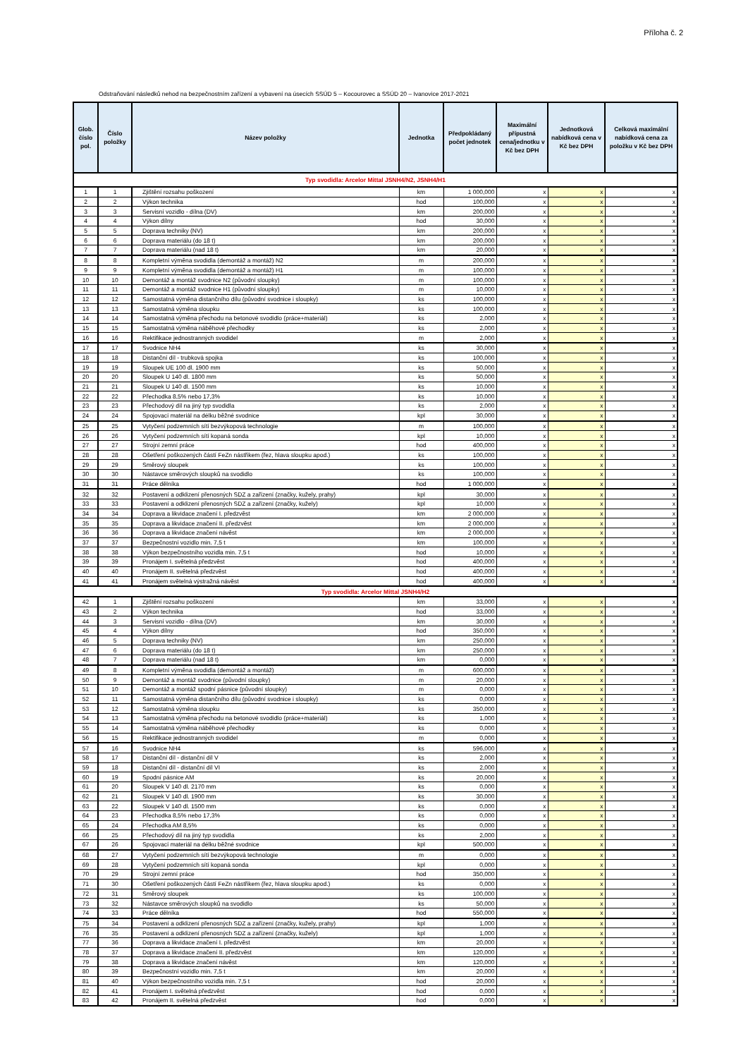Příloha č. 2
Odstraňování následků nehod na bezpečnostním zařízení a vybavení na úsecích SSÚD 5 – Kocourovec a SSÚD 20 – Ivanovice 2017-2021
| Glob. číslo pol. | Číslo položky | Název položky | Jednotka | Předpokládaný počet jednotek | Maximální přípustná cena/jednotku v Kč bez DPH | Jednotková nabídková cena v Kč bez DPH | Celková maximální nabídková cena za položku v Kč bez DPH |
| --- | --- | --- | --- | --- | --- | --- | --- |
| Typ svodidla: Arcelor Mittal JSNH4/N2, JSNH4/H1 | | | | | | | |
| 1 | 1 | Zjištění rozsahu poškození | km | 1 000,000 | x | x | x |
| 2 | 2 | Výkon technika | hod | 100,000 | x | x | x |
| 3 | 3 | Servisní vozidlo - dílna (DV) | km | 200,000 | x | x | x |
| 4 | 4 | Výkon dílny | hod | 30,000 | x | x | x |
| 5 | 5 | Doprava techniky (NV) | km | 200,000 | x | x | x |
| 6 | 6 | Doprava materiálu (do 18 t) | km | 200,000 | x | x | x |
| 7 | 7 | Doprava materiálu (nad 18 t) | km | 20,000 | x | x | x |
| 8 | 8 | Kompletní výměna svodidla (demontáž a montáž) N2 | m | 200,000 | x | x | x |
| 9 | 9 | Kompletní výměna svodidla (demontáž a montáž) H1 | m | 100,000 | x | x | x |
| 10 | 10 | Demontáž a montáž svodnice N2 (původní sloupky) | m | 100,000 | x | x | x |
| 11 | 11 | Demontáž a montáž svodnice H1 (původní sloupky) | m | 10,000 | x | x | x |
| 12 | 12 | Samostatná výměna distančního dílu (původní svodnice i sloupky) | ks | 100,000 | x | x | x |
| 13 | 13 | Samostatná výměna sloupku | ks | 100,000 | x | x | x |
| 14 | 14 | Samostatná výměna přechodu na betonové svodidlo (práce+materiál) | ks | 2,000 | x | x | x |
| 15 | 15 | Samostatná výměna náběhové přechodky | ks | 2,000 | x | x | x |
| 16 | 16 | Rektifikace jednostranných svodidel | m | 2,000 | x | x | x |
| 17 | 17 | Svodnice NH4 | ks | 30,000 | x | x | x |
| 18 | 18 | Distanční díl - trubková spojka | ks | 100,000 | x | x | x |
| 19 | 19 | Sloupek UE 100 dl. 1900 mm | ks | 50,000 | x | x | x |
| 20 | 20 | Sloupek U 140 dl. 1800 mm | ks | 50,000 | x | x | x |
| 21 | 21 | Sloupek U 140 dl. 1500 mm | ks | 10,000 | x | x | x |
| 22 | 22 | Přechodka 8,5% nebo 17,3% | ks | 10,000 | x | x | x |
| 23 | 23 | Přechodový díl na jiný typ svodidla | ks | 2,000 | x | x | x |
| 24 | 24 | Spojovací materiál na délku běžné svodnice | kpl | 30,000 | x | x | x |
| 25 | 25 | Vytyčení podzemních sítí bezvýkopová technologie | m | 100,000 | x | x | x |
| 26 | 26 | Vytyčení podzemních sítí kopaná sonda | kpl | 10,000 | x | x | x |
| 27 | 27 | Strojní zemní práce | hod | 400,000 | x | x | x |
| 28 | 28 | Ošetření poškozených částí FeZn nástřikem (řez, hlava sloupku apod.) | ks | 100,000 | x | x | x |
| 29 | 29 | Směrový sloupek | ks | 100,000 | x | x | x |
| 30 | 30 | Nástavce směrových sloupků na svodidlo | ks | 100,000 | x | x | x |
| 31 | 31 | Práce dělníka | hod | 1 000,000 | x | x | x |
| 32 | 32 | Postavení a odklizení přenosných SDZ a zařízení (značky, kužely, prahy) | kpl | 30,000 | x | x | x |
| 33 | 33 | Postavení a odklizení přenosných SDZ a zařízení (značky, kužely) | kpl | 10,000 | x | x | x |
| 34 | 34 | Doprava a likvidace značení I. předzvěst | km | 2 000,000 | x | x | x |
| 35 | 35 | Doprava a likvidace značení II. předzvěst | km | 2 000,000 | x | x | x |
| 36 | 36 | Doprava a likvidace značení návěst | km | 2 000,000 | x | x | x |
| 37 | 37 | Bezpečnostní vozidlo min. 7,5 t | km | 100,000 | x | x | x |
| 38 | 38 | Výkon bezpečnostního vozidla min. 7,5 t | hod | 10,000 | x | x | x |
| 39 | 39 | Pronájem I. světelná předzvěst | hod | 400,000 | x | x | x |
| 40 | 40 | Pronájem II. světelná předzvěst | hod | 400,000 | x | x | x |
| 41 | 41 | Pronájem světelná výstražná návěst | hod | 400,000 | x | x | x |
| Typ svodidla: Arcelor Mittal JSNH4/H2 | | | | | | | |
| 42 | 1 | Zjištění rozsahu poškození | km | 33,000 | x | x | x |
| 43 | 2 | Výkon technika | hod | 33,000 | x | x | x |
| 44 | 3 | Servisní vozidlo - dílna (DV) | km | 30,000 | x | x | x |
| 45 | 4 | Výkon dílny | hod | 350,000 | x | x | x |
| 46 | 5 | Doprava techniky (NV) | km | 250,000 | x | x | x |
| 47 | 6 | Doprava materiálu (do 18 t) | km | 250,000 | x | x | x |
| 48 | 7 | Doprava materiálu (nad 18 t) | km | 0,000 | x | x | x |
| 49 | 8 | Kompletní výměna svodidla (demontáž a montáž) | m | 600,000 | x | x | x |
| 50 | 9 | Demontáž a montáž svodnice (původní sloupky) | m | 20,000 | x | x | x |
| 51 | 10 | Demontáž a montáž spodní pásnice (původní sloupky) | m | 0,000 | x | x | x |
| 52 | 11 | Samostatná výměna distančního dílu (původní svodnice i sloupky) | ks | 0,000 | x | x | x |
| 53 | 12 | Samostatná výměna sloupku | ks | 350,000 | x | x | x |
| 54 | 13 | Samostatná výměna přechodu na betonové svodidlo (práce+materiál) | ks | 1,000 | x | x | x |
| 55 | 14 | Samostatná výměna náběhové přechodky | ks | 0,000 | x | x | x |
| 56 | 15 | Rektifikace jednostranných svodidel | m | 0,000 | x | x | x |
| 57 | 16 | Svodnice NH4 | ks | 596,000 | x | x | x |
| 58 | 17 | Distanční díl - distanční díl V | ks | 2,000 | x | x | x |
| 59 | 18 | Distanční díl - distanční díl VI | ks | 2,000 | x | x | x |
| 60 | 19 | Spodní pásnice AM | ks | 20,000 | x | x | x |
| 61 | 20 | Sloupek V 140 dl. 2170 mm | ks | 0,000 | x | x | x |
| 62 | 21 | Sloupek V 140 dl. 1900 mm | ks | 30,000 | x | x | x |
| 63 | 22 | Sloupek V 140 dl. 1500 mm | ks | 0,000 | x | x | x |
| 64 | 23 | Přechodka 8,5% nebo 17,3% | ks | 0,000 | x | x | x |
| 65 | 24 | Přechodka AM 8,5% | ks | 0,000 | x | x | x |
| 66 | 25 | Přechodový díl na jiný typ svodidla | ks | 2,000 | x | x | x |
| 67 | 26 | Spojovací materiál na délku běžné svodnice | kpl | 500,000 | x | x | x |
| 68 | 27 | Vytyčení podzemních sítí bezvýkopová technologie | m | 0,000 | x | x | x |
| 69 | 28 | Vytyčení podzemních sítí kopaná sonda | kpl | 0,000 | x | x | x |
| 70 | 29 | Strojní zemní práce | hod | 350,000 | x | x | x |
| 71 | 30 | Ošetření poškozených částí FeZn nástřikem (řez, hlava sloupku apod.) | ks | 0,000 | x | x | x |
| 72 | 31 | Směrový sloupek | ks | 100,000 | x | x | x |
| 73 | 32 | Nástavce směrových sloupků na svodidlo | ks | 50,000 | x | x | x |
| 74 | 33 | Práce dělníka | hod | 550,000 | x | x | x |
| 75 | 34 | Postavení a odklizení přenosných SDZ a zařízení (značky, kužely, prahy) | kpl | 1,000 | x | x | x |
| 76 | 35 | Postavení a odklizení přenosných SDZ a zařízení (značky, kužely) | kpl | 1,000 | x | x | x |
| 77 | 36 | Doprava a likvidace značení I. předzvěst | km | 20,000 | x | x | x |
| 78 | 37 | Doprava a likvidace značení II. předzvěst | km | 120,000 | x | x | x |
| 79 | 38 | Doprava a likvidace značení návěst | km | 120,000 | x | x | x |
| 80 | 39 | Bezpečnostní vozidlo min. 7,5 t | km | 20,000 | x | x | x |
| 81 | 40 | Výkon bezpečnostního vozidla min. 7,5 t | hod | 20,000 | x | x | x |
| 82 | 41 | Pronájem I. světelná předzvěst | hod | 0,000 | x | x | x |
| 83 | 42 | Pronájem II. světelná předzvěst | hod | 0,000 | x | x | x |